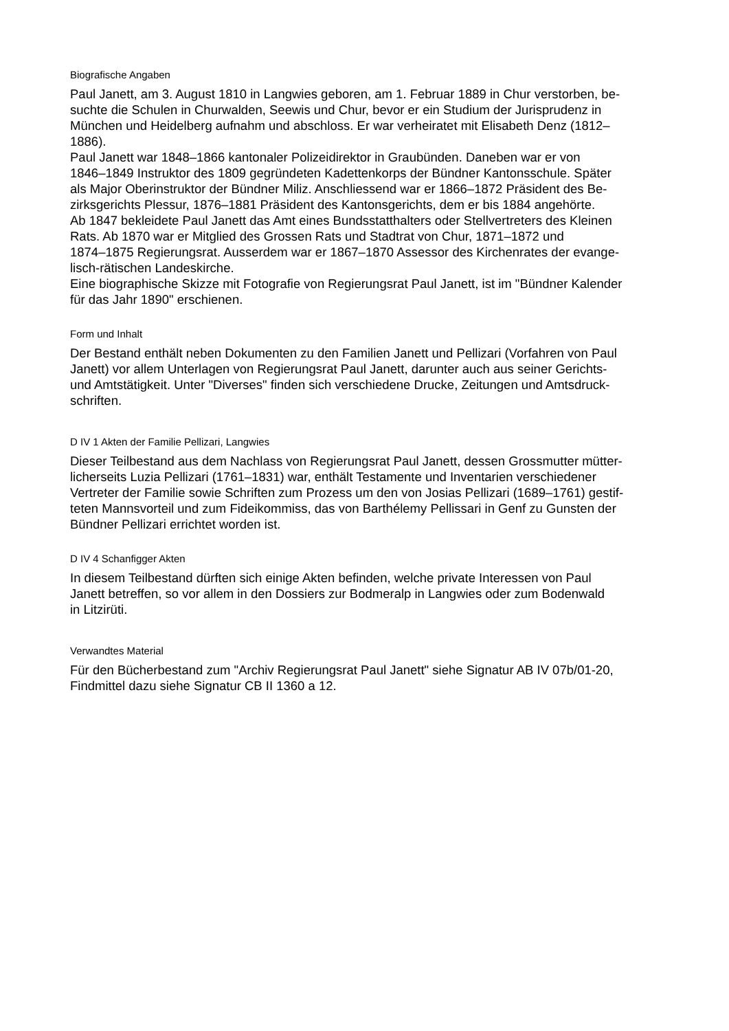Biografische Angaben
Paul Janett, am 3. August 1810 in Langwies geboren, am 1. Februar 1889 in Chur verstorben, be-
suchte die Schulen in Churwalden, Seewis und Chur, bevor er ein Studium der Jurisprudenz in
München und Heidelberg aufnahm und abschloss. Er war verheiratet mit Elisabeth Denz (1812–
1886).
Paul Janett war 1848–1866 kantonaler Polizeidirektor in Graubünden. Daneben war er von
1846–1849 Instruktor des 1809 gegründeten Kadettenkorps der Bündner Kantonsschule. Später
als Major Oberinstruktor der Bündner Miliz. Anschliessend war er 1866–1872 Präsident des Be-
zirksgerichts Plessur, 1876–1881 Präsident des Kantonsgerichts, dem er bis 1884 angehörte.
Ab 1847 bekleidete Paul Janett das Amt eines Bundsstatthalters oder Stellvertreters des Kleinen
Rats. Ab 1870 war er Mitglied des Grossen Rats und Stadtrat von Chur, 1871–1872 und
1874–1875 Regierungsrat. Ausserdem war er 1867–1870 Assessor des Kirchenrates der evange-
lisch-rätischen Landeskirche.
Eine biographische Skizze mit Fotografie von Regierungsrat Paul Janett, ist im "Bündner Kalender
für das Jahr 1890" erschienen.
Form und Inhalt
Der Bestand enthält neben Dokumenten zu den Familien Janett und Pellizari (Vorfahren von Paul
Janett) vor allem Unterlagen von Regierungsrat Paul Janett, darunter auch aus seiner Gerichts-
und Amtstätigkeit. Unter "Diverses" finden sich verschiedene Drucke, Zeitungen und Amtsdruck-
schriften.
D IV 1 Akten der Familie Pellizari, Langwies
Dieser Teilbestand aus dem Nachlass von Regierungsrat Paul Janett, dessen Grossmutter mütter-
licherseits Luzia Pellizari (1761–1831) war, enthält Testamente und Inventarien verschiedener
Vertreter der Familie sowie Schriften zum Prozess um den von Josias Pellizari (1689–1761) gestif-
teten Mannsvorteil und zum Fideikommiss, das von Barthélemy Pellissari in Genf zu Gunsten der
Bündner Pellizari errichtet worden ist.
D IV 4 Schanfigger Akten
In diesem Teilbestand dürften sich einige Akten befinden, welche private Interessen von Paul
Janett betreffen, so vor allem in den Dossiers zur Bodmeralp in Langwies oder zum Bodenwald
in Litzirüti.
Verwandtes Material
Für den Bücherbestand zum "Archiv Regierungsrat Paul Janett" siehe Signatur AB IV 07b/01-20,
Findmittel dazu siehe Signatur CB II 1360 a 12.